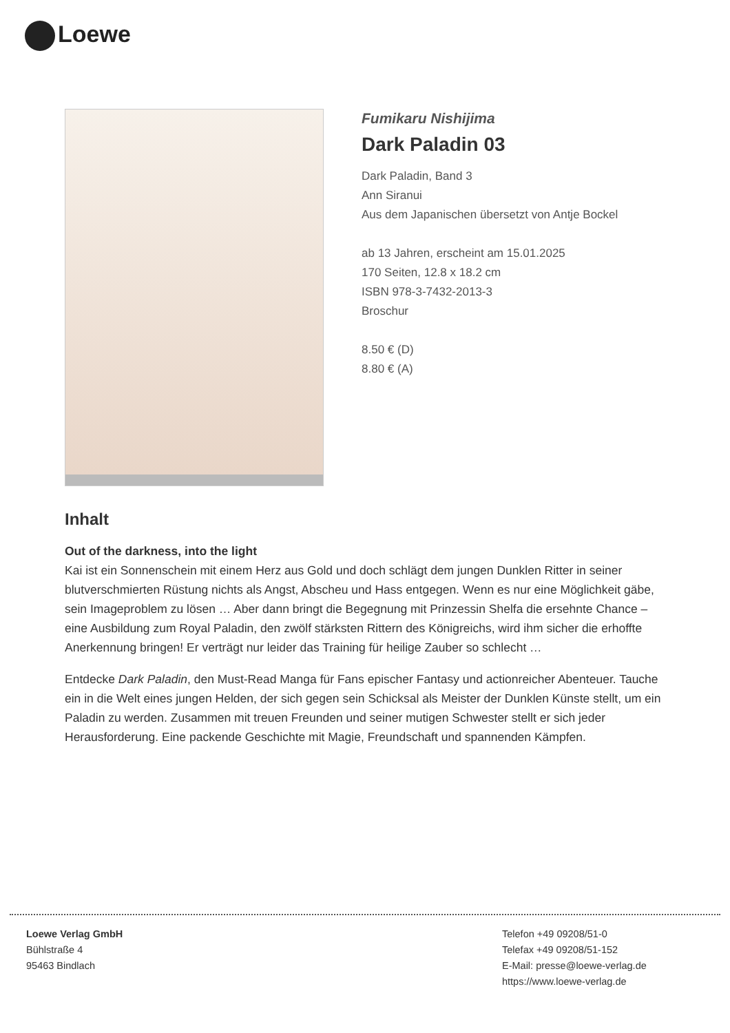Loewe
Fumikaru Nishijima
Dark Paladin 03
Dark Paladin, Band 3
Ann Siranui
Aus dem Japanischen übersetzt von Antje Bockel
ab 13 Jahren, erscheint am 15.01.2025
170 Seiten, 12.8 x 18.2 cm
ISBN 978-3-7432-2013-3
Broschur
8.50 € (D)
8.80 € (A)
Inhalt
Out of the darkness, into the light
Kai ist ein Sonnenschein mit einem Herz aus Gold und doch schlägt dem jungen Dunklen Ritter in seiner blutverschmierten Rüstung nichts als Angst, Abscheu und Hass entgegen. Wenn es nur eine Möglichkeit gäbe, sein Imageproblem zu lösen … Aber dann bringt die Begegnung mit Prinzessin Shelfa die ersehnte Chance – eine Ausbildung zum Royal Paladin, den zwölf stärksten Rittern des Königreichs, wird ihm sicher die erhoffte Anerkennung bringen! Er verträgt nur leider das Training für heilige Zauber so schlecht …
Entdecke Dark Paladin, den Must-Read Manga für Fans epischer Fantasy und actionreicher Abenteuer. Tauche ein in die Welt eines jungen Helden, der sich gegen sein Schicksal als Meister der Dunklen Künste stellt, um ein Paladin zu werden. Zusammen mit treuen Freunden und seiner mutigen Schwester stellt er sich jeder Herausforderung. Eine packende Geschichte mit Magie, Freundschaft und spannenden Kämpfen.
Loewe Verlag GmbH
Bühlstraße 4
95463 Bindlach
Telefon +49 09208/51-0
Telefax +49 09208/51-152
E-Mail: presse@loewe-verlag.de
https://www.loewe-verlag.de